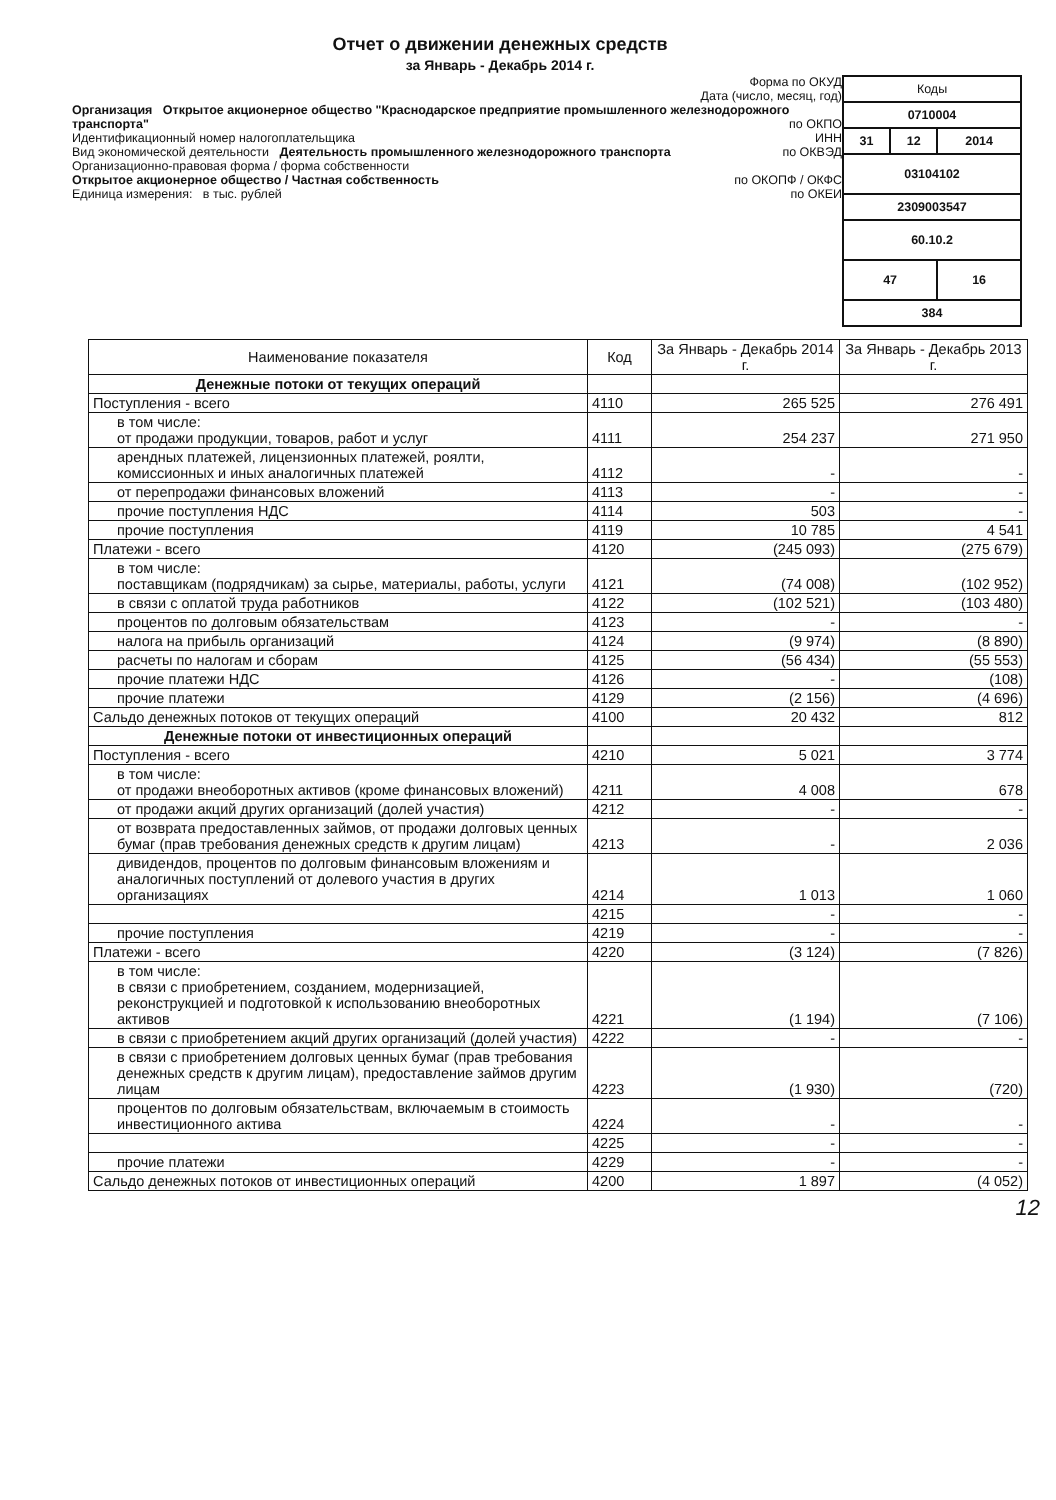Отчет о движении денежных средств
за Январь - Декабрь 2014 г.
Форма по ОКУД
Дата (число, месяц, год)
Организация Открытое акционерное общество "Краснодарское предприятие промышленного железнодорожного транспорта" по ОКПО
Идентификационный номер налогоплательщика ИНН
Вид экономической деятельности Деятельность промышленного железнодорожного транспорта по ОКВЭД
Организационно-правовая форма / форма собственности
Открытое акционерное общество / Частная собственность по ОКОПФ / ОКФС
Единица измерения: в тыс. рублей по ОКЕИ
| Коды | | |
| 0710004 | | |
| 31 | 12 | 2014 |
| 03104102 | | |
| 2309003547 | | |
| 60.10.2 | | |
| 47 | | 16 |
| 384 | | |
| Наименование показателя | Код | За Январь - Декабрь 2014 г. | За Январь - Декабрь 2013 г. |
| --- | --- | --- | --- |
| Денежные потоки от текущих операций | | | |
| Поступления - всего | 4110 | 265 525 | 276 491 |
| в том числе: от продажи продукции, товаров, работ и услуг | 4111 | 254 237 | 271 950 |
| арендных платежей, лицензионных платежей, роялти, комиссионных и иных аналогичных платежей | 4112 | - | - |
| от перепродажи финансовых вложений | 4113 | - | - |
| прочие поступления НДС | 4114 | 503 | - |
| прочие поступления | 4119 | 10 785 | 4 541 |
| Платежи - всего | 4120 | (245 093) | (275 679) |
| в том числе: поставщикам (подрядчикам) за сырье, материалы, работы, услуги | 4121 | (74 008) | (102 952) |
| в связи с оплатой труда работников | 4122 | (102 521) | (103 480) |
| процентов по долговым обязательствам | 4123 | - | - |
| налога на прибыль организаций | 4124 | (9 974) | (8 890) |
| расчеты по налогам и сборам | 4125 | (56 434) | (55 553) |
| прочие платежи НДС | 4126 | - | (108) |
| прочие платежи | 4129 | (2 156) | (4 696) |
| Сальдо денежных потоков от текущих операций | 4100 | 20 432 | 812 |
| Денежные потоки от инвестиционных операций | | | |
| Поступления - всего | 4210 | 5 021 | 3 774 |
| в том числе: от продажи внеоборотных активов (кроме финансовых вложений) | 4211 | 4 008 | 678 |
| от продажи акций других организаций (долей участия) | 4212 | - | - |
| от возврата предоставленных займов, от продажи долговых ценных бумаг (прав требования денежных средств к другим лицам) | 4213 | - | 2 036 |
| дивидендов, процентов по долговым финансовым вложениям и аналогичных поступлений от долевого участия в других организациях | 4214 | 1 013 | 1 060 |
| | 4215 | - | - |
| прочие поступления | 4219 | - | - |
| Платежи - всего | 4220 | (3 124) | (7 826) |
| в том числе: в связи с приобретением, созданием, модернизацией, реконструкцией и подготовкой к использованию внеоборотных активов | 4221 | (1 194) | (7 106) |
| в связи с приобретением акций других организаций (долей участия) | 4222 | - | - |
| в связи с приобретением долговых ценных бумаг (прав требования денежных средств к другим лицам), предоставление займов другим лицам | 4223 | (1 930) | (720) |
| процентов по долговым обязательствам, включаемым в стоимость инвестиционного актива | 4224 | - | - |
| | 4225 | - | - |
| прочие платежи | 4229 | - | - |
| Сальдо денежных потоков от инвестиционных операций | 4200 | 1 897 | (4 052) |
12